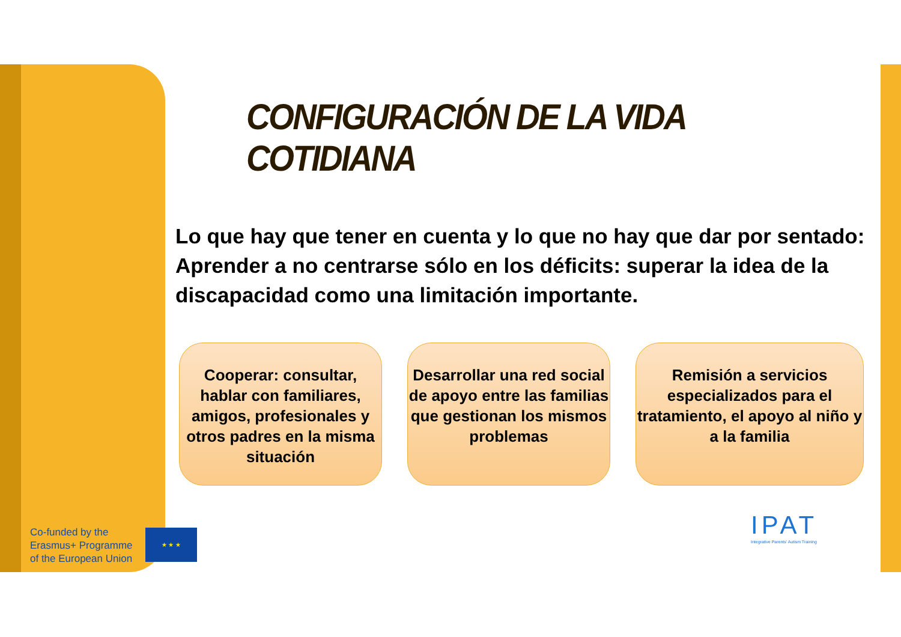CONFIGURACIÓN DE LA VIDA COTIDIANA
Lo que hay que tener en cuenta y lo que no hay que dar por sentado:
Aprender a no centrarse sólo en los déficits: superar la idea de la discapacidad como una limitación importante.
Cooperar: consultar, hablar con familiares, amigos, profesionales y otros padres en la misma situación
Desarrollar una red social de apoyo entre las familias que gestionan los mismos problemas
Remisión a servicios especializados para el tratamiento, el apoyo al niño y a la familia
Co-funded by the
Erasmus+ Programme
of the European Union
★ ★ ★
IPAT
Integrative Parents' Autism Training